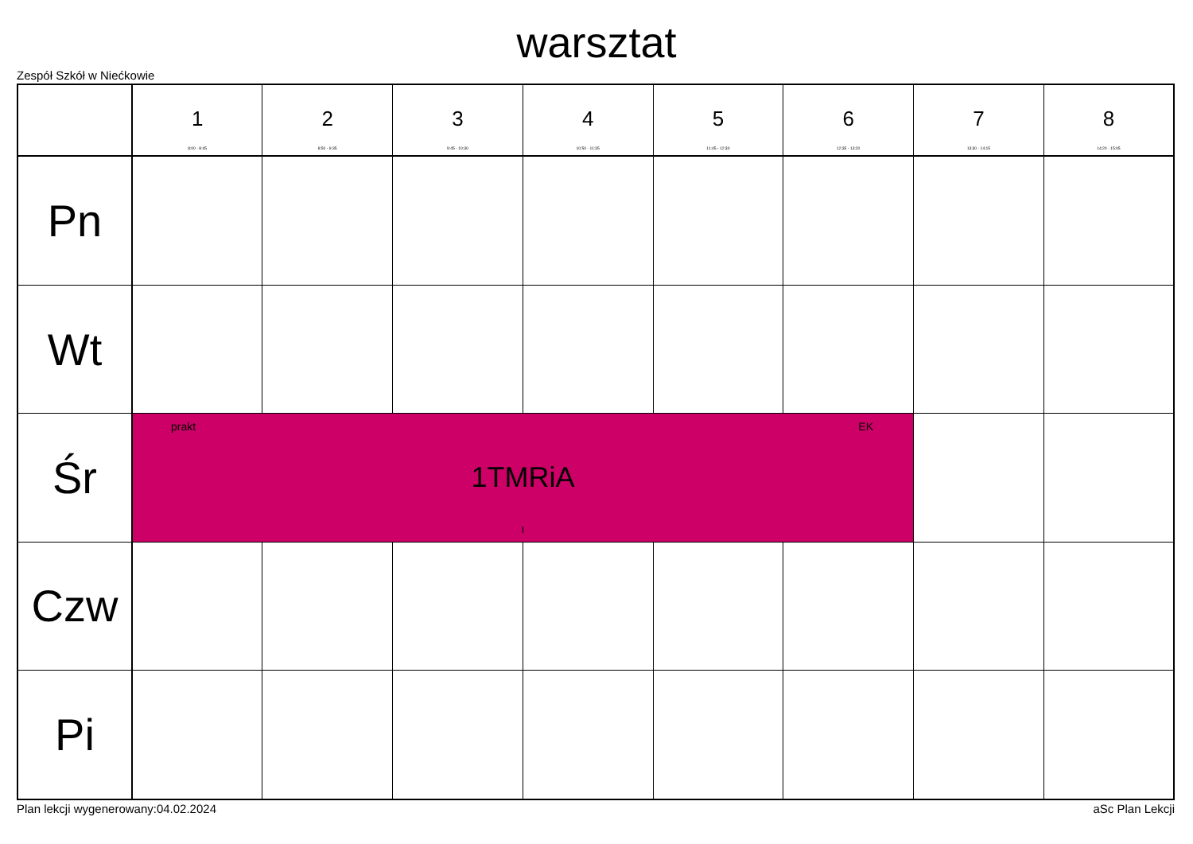warsztat
Zespół Szkół w Niećkowie
| | 1 8:00 - 8:45 | 2 8:50 - 9:35 | 3 9:45 - 10:30 | 4 10:50 - 11:35 | 5 11:45 - 12:30 | 6 12:35 - 13:20 | 7 13:30 - 14:15 | 8 14:20 - 15:05 |
| --- | --- | --- | --- | --- | --- | --- | --- | --- |
| Pn | | | | | | | | |
| Wt | | | | | | | | |
| Śr | prakt EK 1TMRiA I | | | | | | | |
| Czw | | | | | | | | |
| Pi | | | | | | | | |
Plan lekcji wygenerowany:04.02.2024
aSc Plan Lekcji